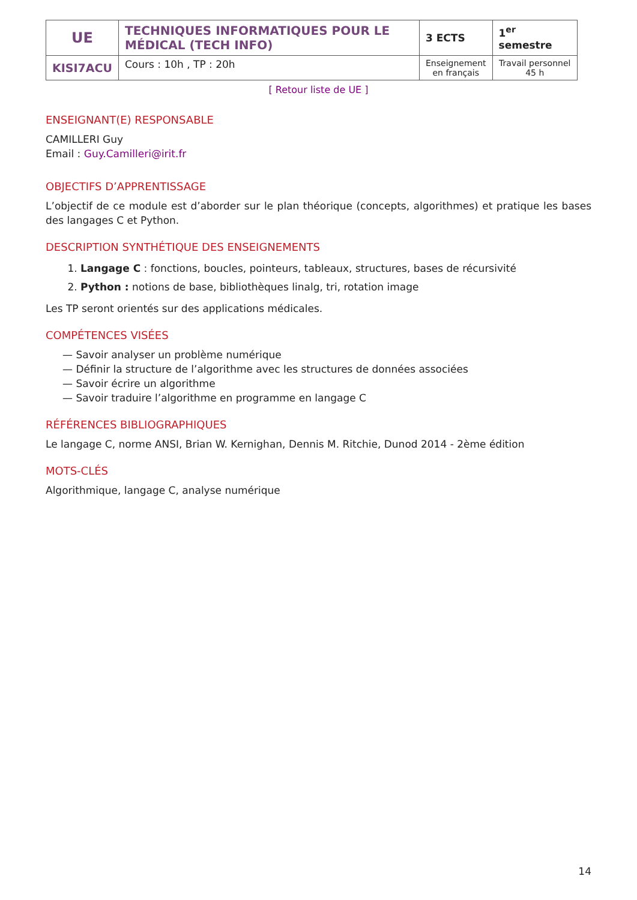| UE | TECHNIQUES INFORMATIQUES POUR LE MÉDICAL (TECH INFO) | 3 ECTS | 1<sup>er</sup> semestre |
| KISI7ACU | Cours : 10h , TP : 20h | Enseignement en français | Travail personnel 45 h |
[ Retour liste de UE ]
ENSEIGNANT(E) RESPONSABLE
CAMILLERI Guy
Email : Guy.Camilleri@irit.fr
OBJECTIFS D’APPRENTISSAGE
L’objectif de ce module est d’aborder sur le plan théorique (concepts, algorithmes) et pratique les bases des langages C et Python.
DESCRIPTION SYNTHÉTIQUE DES ENSEIGNEMENTS
1. Langage C : fonctions, boucles, pointeurs, tableaux, structures, bases de récursivité
2. Python : notions de base, bibliothèques linalg, tri, rotation image
Les TP seront orientés sur des applications médicales.
COMPÉTENCES VISÉES
— Savoir analyser un problème numérique
— Définir la structure de l’algorithme avec les structures de données associées
— Savoir écrire un algorithme
— Savoir traduire l’algorithme en programme en langage C
RÉFÉRENCES BIBLIOGRAPHIQUES
Le langage C, norme ANSI, Brian W. Kernighan, Dennis M. Ritchie, Dunod 2014 - 2ème édition
MOTS-CLÉS
Algorithmique, langage C, analyse numérique
14